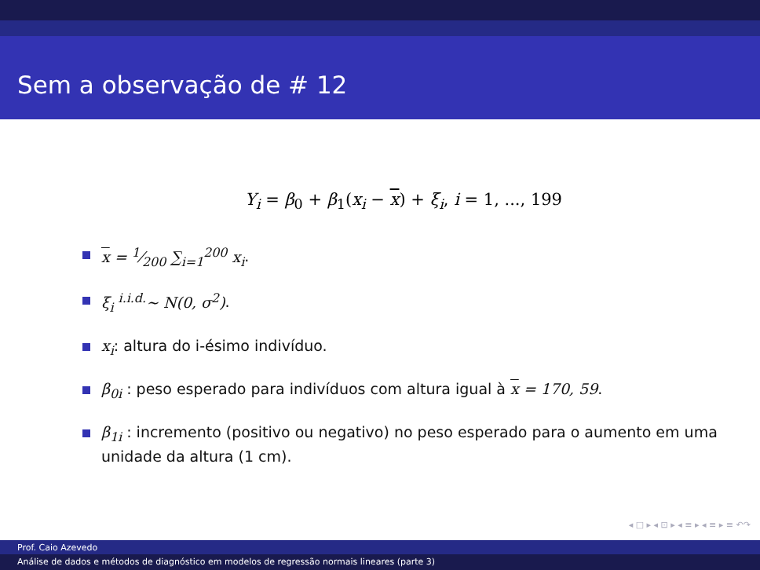Sem a observação de # 12
Y<sub>i</sub> = β<sub>0</sub> + β<sub>1</sub>(x<sub>i</sub> − x) + ξ<sub>i</sub>, i = 1, ..., 199
x = 1⁄200 ∑<sub>i=1</sub><sup>200</sup> x<sub>i</sub>.
ξ<sub>i</sub> <sup>i.i.d.</sup>∼ N(0, σ<sup>2</sup>).
x<sub>i</sub>: altura do i-ésimo indivíduo.
β<sub>0i</sub> : peso esperado para indivíduos com altura igual à x = 170, 59.
β<sub>1i</sub> : incremento (positivo ou negativo) no peso esperado para o aumento em uma unidade da altura (1 cm).
◂ □ ▸ ◂ ⊡ ▸ ◂ ≡ ▸ ◂ ≡ ▸ ≡ ↶↷
Prof. Caio Azevedo
Análise de dados e métodos de diagnóstico em modelos de regressão normais lineares (parte 3)